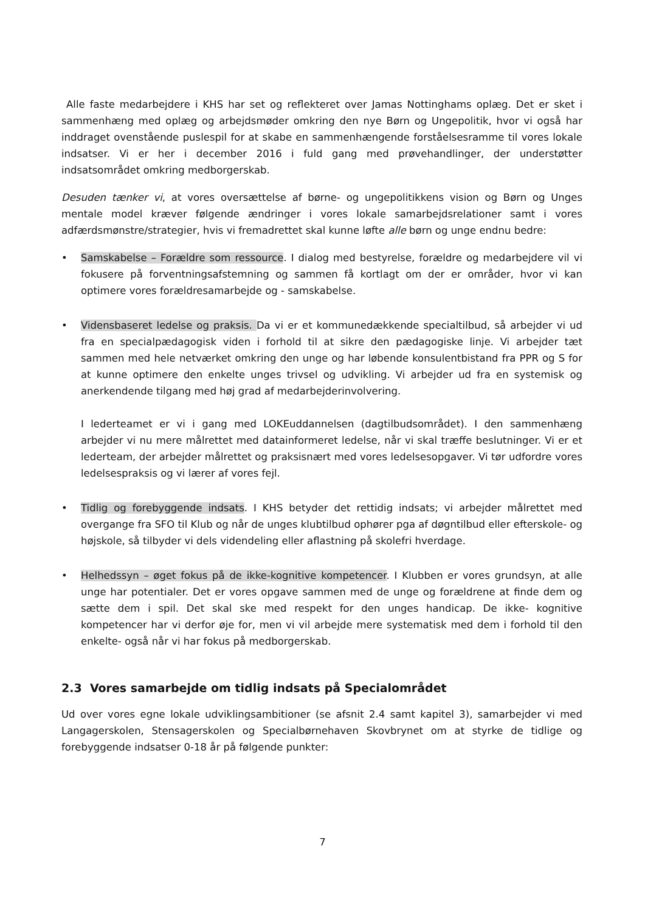Alle faste medarbejdere i KHS har set og reflekteret over Jamas Nottinghams oplæg. Det er sket i sammenhæng med oplæg og arbejdsmøder omkring den nye Børn og Ungepolitik, hvor vi også har inddraget ovenstående puslespil for at skabe en sammenhængende forståelsesramme til vores lokale indsatser. Vi er her i december 2016 i fuld gang med prøvehandlinger, der understøtter indsatsområdet omkring medborgerskab.
Desuden tænker vi, at vores oversættelse af børne- og ungepolitikkens vision og Børn og Unges mentale model kræver følgende ændringer i vores lokale samarbejdsrelationer samt i vores adfærdsmønstre/strategier, hvis vi fremadrettet skal kunne løfte alle børn og unge endnu bedre:
• Samskabelse – Forældre som ressource. I dialog med bestyrelse, forældre og medarbejdere vil vi fokusere på forventningsafstemning og sammen få kortlagt om der er områder, hvor vi kan optimere vores forældresamarbejde og - samskabelse.
• Vidensbaseret ledelse og praksis. Da vi er et kommunedækkende specialtilbud, så arbejder vi ud fra en specialpædagogisk viden i forhold til at sikre den pædagogiske linje. Vi arbejder tæt sammen med hele netværket omkring den unge og har løbende konsulentbistand fra PPR og S for at kunne optimere den enkelte unges trivsel og udvikling. Vi arbejder ud fra en systemisk og anerkendende tilgang med høj grad af medarbejderinvolvering.
I lederteamet er vi i gang med LOKEuddannelsen (dagtilbudsområdet). I den sammenhæng arbejder vi nu mere målrettet med datainformeret ledelse, når vi skal træffe beslutninger. Vi er et lederteam, der arbejder målrettet og praksisnært med vores ledelsesopgaver. Vi tør udfordre vores ledelsespraksis og vi lærer af vores fejl.
• Tidlig og forebyggende indsats. I KHS betyder det rettidig indsats; vi arbejder målrettet med overgange fra SFO til Klub og når de unges klubtilbud ophører pga af døgntilbud eller efterskole- og højskole, så tilbyder vi dels videndeling eller aflastning på skolefri hverdage.
• Helhedssyn – øget fokus på de ikke-kognitive kompetencer. I Klubben er vores grundsyn, at alle unge har potentialer. Det er vores opgave sammen med de unge og forældrene at finde dem og sætte dem i spil. Det skal ske med respekt for den unges handicap. De ikke- kognitive kompetencer har vi derfor øje for, men vi vil arbejde mere systematisk med dem i forhold til den enkelte- også når vi har fokus på medborgerskab.
2.3 Vores samarbejde om tidlig indsats på Specialområdet
Ud over vores egne lokale udviklingsambitioner (se afsnit 2.4 samt kapitel 3), samarbejder vi med Langagerskolen, Stensagerskolen og Specialbørnehaven Skovbrynet om at styrke de tidlige og forebyggende indsatser 0-18 år på følgende punkter:
7